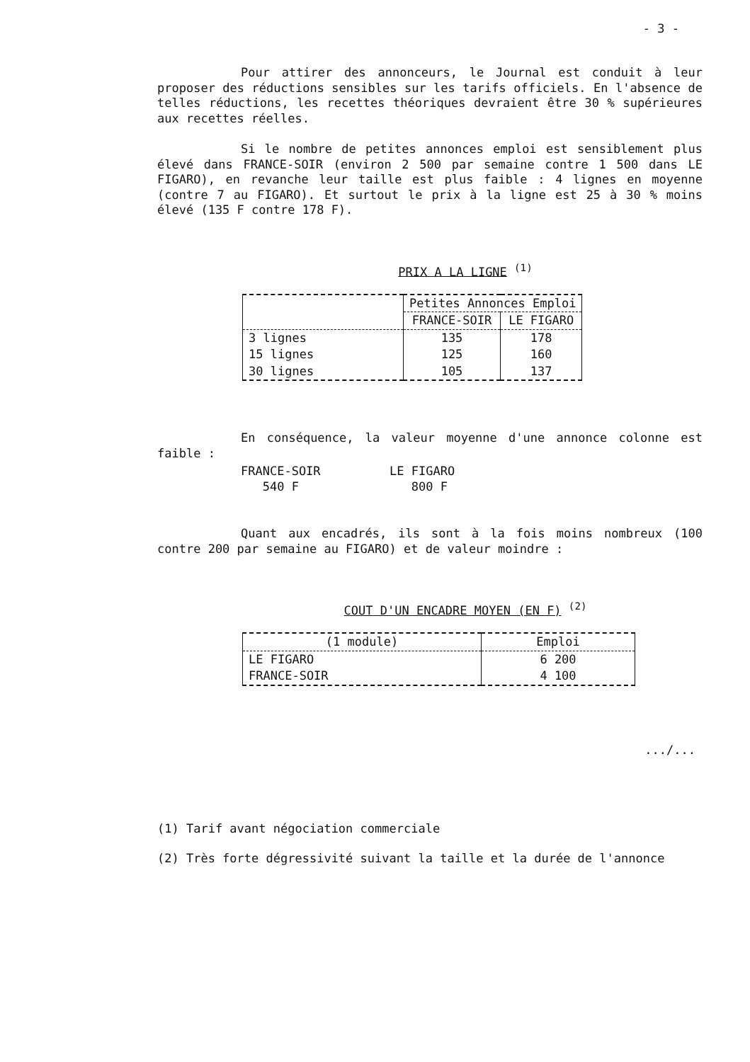- 3 -
Pour attirer des annonceurs, le Journal est conduit à leur proposer des réductions sensibles sur les tarifs officiels. En l'absence de telles réductions, les recettes théoriques devraient être 30 % supérieures aux recettes réelles.
Si le nombre de petites annonces emploi est sensiblement plus élevé dans FRANCE-SOIR (environ 2 500 par semaine contre 1 500 dans LE FIGARO), en revanche leur taille est plus faible : 4 lignes en moyenne (contre 7 au FIGARO). Et surtout le prix à la ligne est 25 à 30 % moins élevé (135 F contre 178 F).
PRIX A LA LIGNE <sup>(1)</sup>
| | Petites Annonces Emploi | |
| --- | --- | --- |
| | FRANCE-SOIR | LE FIGARO |
| 3 lignes | 135 | 178 |
| 15 lignes | 125 | 160 |
| 30 lignes | 105 | 137 |
En conséquence, la valeur moyenne d'une annonce colonne est faible :
FRANCE-SOIR
LE FIGARO
540 F
800 F
Quant aux encadrés, ils sont à la fois moins nombreux (100 contre 200 par semaine au FIGARO) et de valeur moindre :
COUT D'UN ENCADRE MOYEN (EN F) <sup>(2)</sup>
| (1 module) | Emploi |
| --- | --- |
| LE FIGARO | 6 200 |
| FRANCE-SOIR | 4 100 |
.../...
(1) Tarif avant négociation commerciale
(2) Très forte dégressivité suivant la taille et la durée de l'annonce